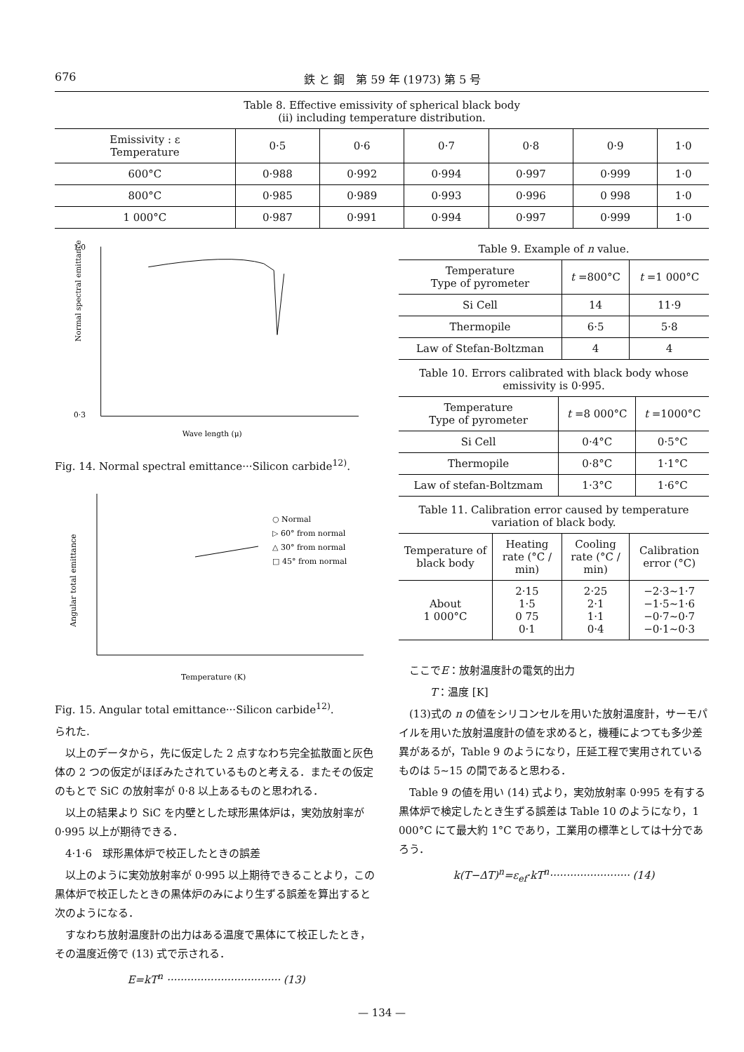676 鉄 と 鋼　第 59 年 (1973) 第 5 号
Table 8. Effective emissivity of spherical black body
(ii) including temperature distribution.
| Emissivity : ε Temperature | 0·5 | 0·6 | 0·7 | 0·8 | 0·9 | 1·0 |
| --- | --- | --- | --- | --- | --- | --- |
| 600°C | 0·988 | 0·992 | 0·994 | 0·997 | 0·999 | 1·0 |
| 800°C | 0·985 | 0·989 | 0·993 | 0·996 | 0 998 | 1·0 |
| 1 000°C | 0·987 | 0·991 | 0·994 | 0·997 | 0·999 | 1·0 |
Normal spectral emittance
Wave length (μ)
1·0
0·3
Fig. 14. Normal spectral emittance···Silicon carbide<sup>12)</sup>.
○ Normal
▷ 60° from normal
△ 30° from normal
□ 45° from normal
Angular total emittance
Temperature (K)
Fig. 15. Angular total emittance···Silicon carbide<sup>12)</sup>.
られた.
　以上のデータから，先に仮定した 2 点すなわち完全拡散面と灰色体の 2 つの仮定がほぼみたされているものと考える．またその仮定のもとで SiC の放射率が 0·8 以上あるものと思われる．
　以上の結果より SiC を内壁とした球形黒体炉は，実効放射率が 0·995 以上が期待できる．
　4·1·6　球形黒体炉で校正したときの誤差
　以上のように実効放射率が 0·995 以上期待できることより，この黒体炉で校正したときの黒体炉のみにより生ずる誤差を算出すると次のようになる．
　すなわち放射温度計の出力はある温度で黒体にて校正したとき，その温度近傍で (13) 式で示される．
E=kT<sup>n</sup> ·································· (13)
Table 9. Example of n value.
| Temperature Type of pyrometer | t =800°C | t =1 000°C |
| --- | --- | --- |
| Si Cell | 14 | 11·9 |
| Thermopile | 6·5 | 5·8 |
| Law of Stefan-Boltzman | 4 | 4 |
Table 10. Errors calibrated with black body whose emissivity is 0·995.
| Temperature Type of pyrometer | t =8 000°C | t =1000°C |
| --- | --- | --- |
| Si Cell | 0·4°C | 0·5°C |
| Thermopile | 0·8°C | 1·1°C |
| Law of stefan-Boltzmam | 1·3°C | 1·6°C |
Table 11. Calibration error caused by temperature variation of black body.
| Temperature of black body | Heating rate (°C / min) | Cooling rate (°C / min) | Calibration error (°C) |
| --- | --- | --- | --- |
| About 1 000°C | 2·15 1·5 0 75 0·1 | 2·25 2·1 1·1 0·4 | −2·3∼1·7 −1·5∼1·6 −0·7∼0·7 −0·1∼0·3 |
　ここでE：放射温度計の電気的出力
　　　T：温度 [K]
　(13)式の n の値をシリコンセルを用いた放射温度計，サーモパイルを用いた放射温度計の値を求めると，機種によつても多少差異があるが，Table 9 のようになり，圧延工程で実用されているものは 5∼15 の間であると思わる．
　Table 9 の値を用い (14) 式より，実効放射率 0·995 を有する黒体炉で検定したとき生ずる誤差は Table 10 のようになり，1 000°C にて最大約 1°C であり，工業用の標準としては十分であろう．
k(T−ΔT)<sup>n</sup>=ε<sub>ef</sub>·kT<sup>n</sup>························ (14)
— 134 —